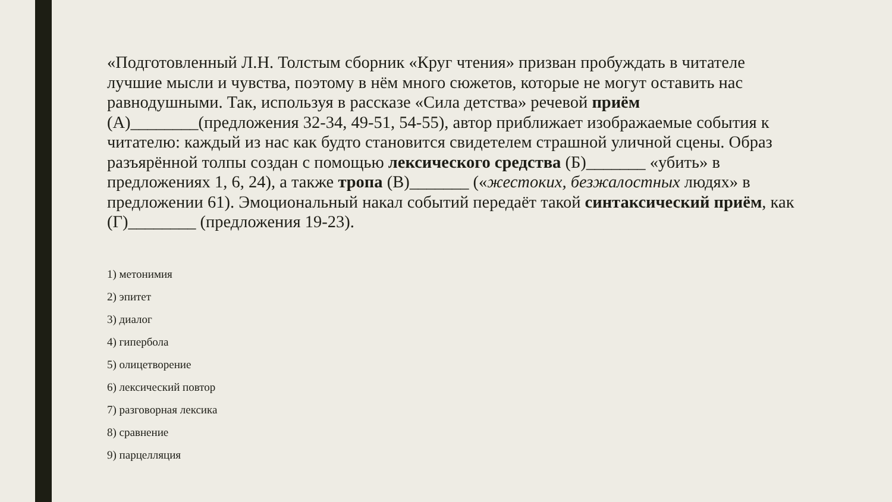«Подготовленный Л.Н. Толстым сборник «Круг чтения» призван пробуждать в читателе лучшие мысли и чувства, поэтому в нём много сюжетов, которые не могут оставить нас равнодушными. Так, используя в рассказе «Сила детства» речевой приём (А)________(предложения 32-34, 49-51, 54-55), автор приближает изображаемые события к читателю: каждый из нас как будто становится свидетелем страшной уличной сцены. Образ разъярённой толпы создан с помощью лексического средства (Б)_______ «убить» в предложениях 1, 6, 24), а также тропа (В)_______ («жестоких, безжалостных людях» в предложении 61). Эмоциональный накал событий передаёт такой синтаксический приём, как (Г)________ (предложения 19-23).
1) метонимия
2) эпитет
3) диалог
4) гипербола
5) олицетворение
6) лексический повтор
7) разговорная лексика
8) сравнение
9) парцелляция